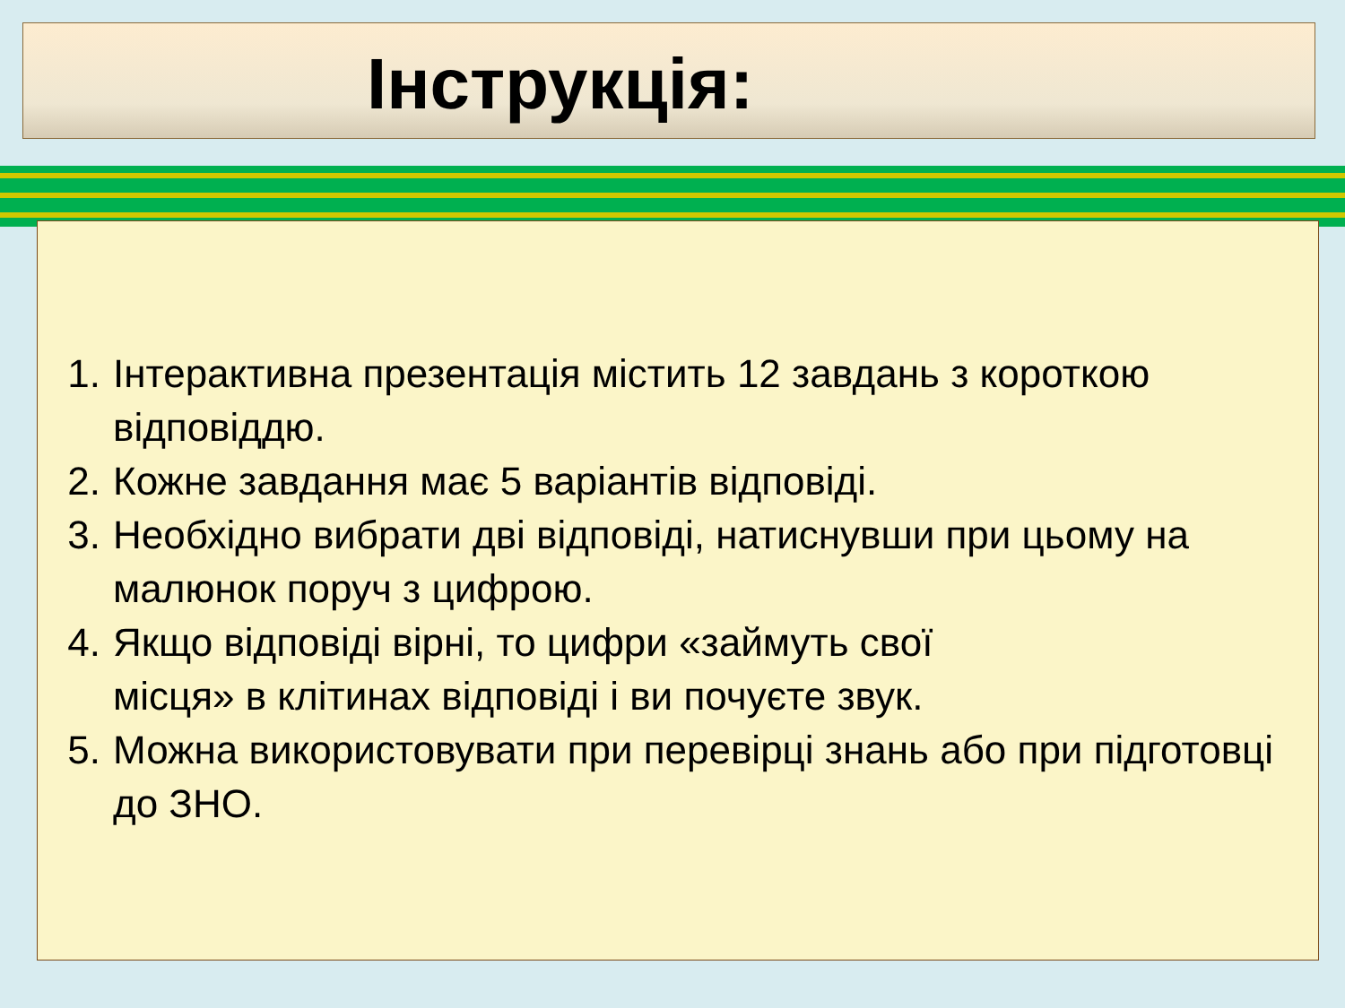Інструкція:
1. Інтерактивна презентація містить 12 завдань з короткою відповіддю.
2. Кожне завдання має 5 варіантів відповіді.
3. Необхідно вибрати дві відповіді, натиснувши при цьому на малюнок поруч з цифрою.
4. Якщо відповіді вірні, то цифри «займуть свої
місця» в клітинах відповіді і ви почуєте звук.
5. Можна використовувати при перевірці знань або при підготовці до ЗНО.